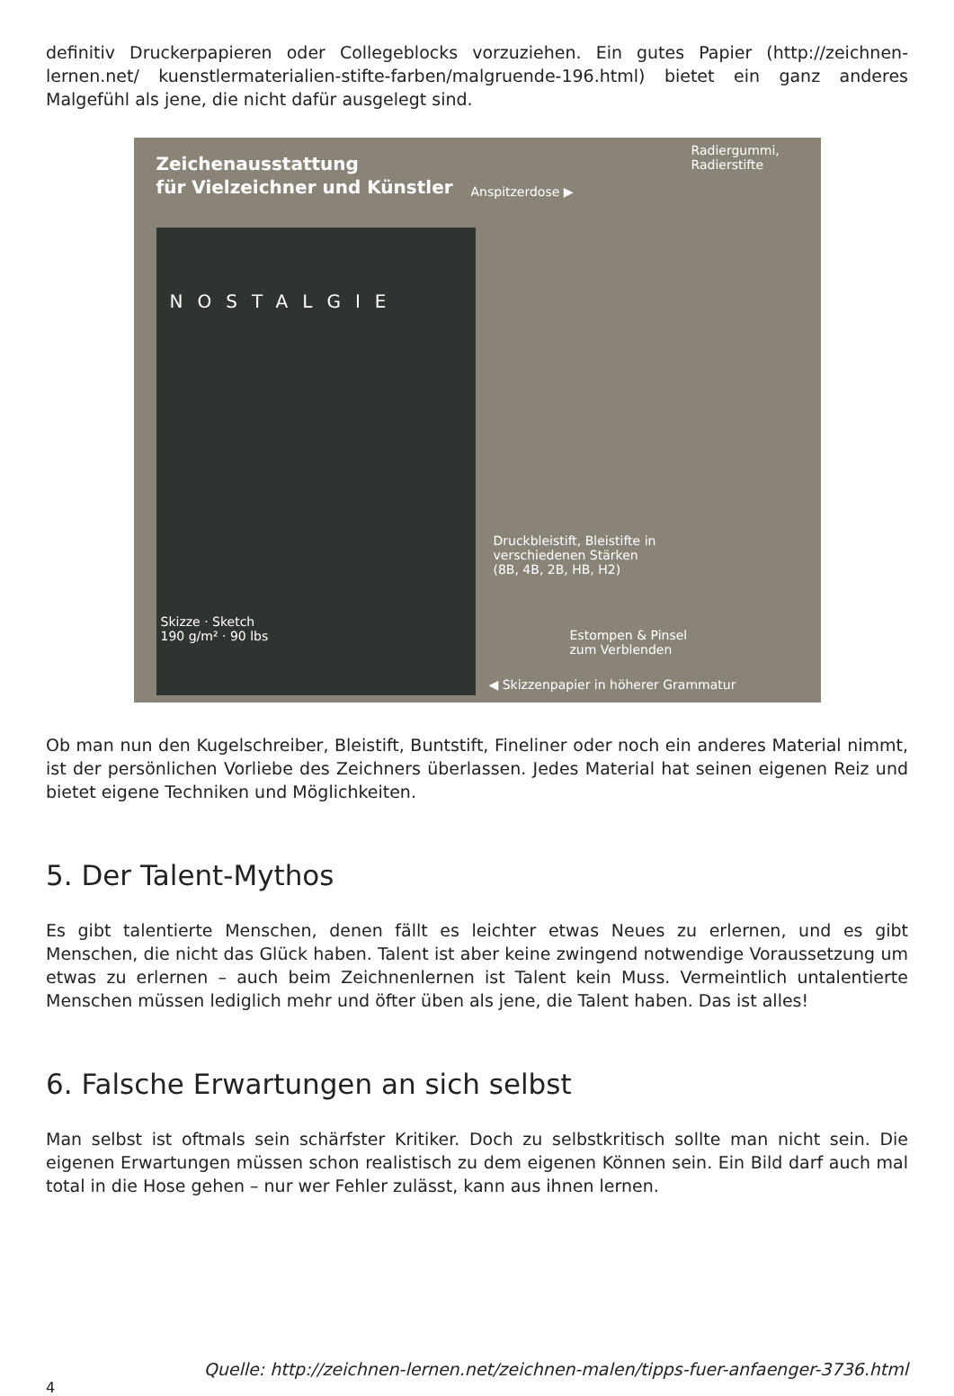definitiv Druckerpapieren oder Collegeblocks vorzuziehen. Ein gutes Papier (http://zeichnen-lernen.net/ kuenstlermaterialien-stifte-farben/malgruende-196.html) bietet ein ganz anderes Malgefühl als jene, die nicht dafür ausgelegt sind.
Zeichenausstattung
für Vielzeichner und Künstler
Anspitzerdose ▶
Radiergummi,
Radierstifte
NOSTALGIE
Druckbleistift, Bleistifte in
verschiedenen Stärken
(8B, 4B, 2B, HB, H2)
Estompen & Pinsel
zum Verblenden
Skizze · Sketch
190 g/m² · 90 lbs
◀ Skizzenpapier in höherer Grammatur
Ob man nun den Kugelschreiber, Bleistift, Buntstift, Fineliner oder noch ein anderes Material nimmt, ist der persönlichen Vorliebe des Zeichners überlassen. Jedes Material hat seinen eigenen Reiz und bietet eigene Techniken und Möglichkeiten.
5. Der Talent-Mythos
Es gibt talentierte Menschen, denen fällt es leichter etwas Neues zu erlernen, und es gibt Menschen, die nicht das Glück haben. Talent ist aber keine zwingend notwendige Voraussetzung um etwas zu erlernen – auch beim Zeichnenlernen ist Talent kein Muss. Vermeintlich untalentierte Menschen müssen lediglich mehr und öfter üben als jene, die Talent haben. Das ist alles!
6. Falsche Erwartungen an sich selbst
Man selbst ist oftmals sein schärfster Kritiker. Doch zu selbstkritisch sollte man nicht sein. Die eigenen Erwartungen müssen schon realistisch zu dem eigenen Können sein. Ein Bild darf auch mal total in die Hose gehen – nur wer Fehler zulässt, kann aus ihnen lernen.
Quelle: http://zeichnen-lernen.net/zeichnen-malen/tipps-fuer-anfaenger-3736.html
4